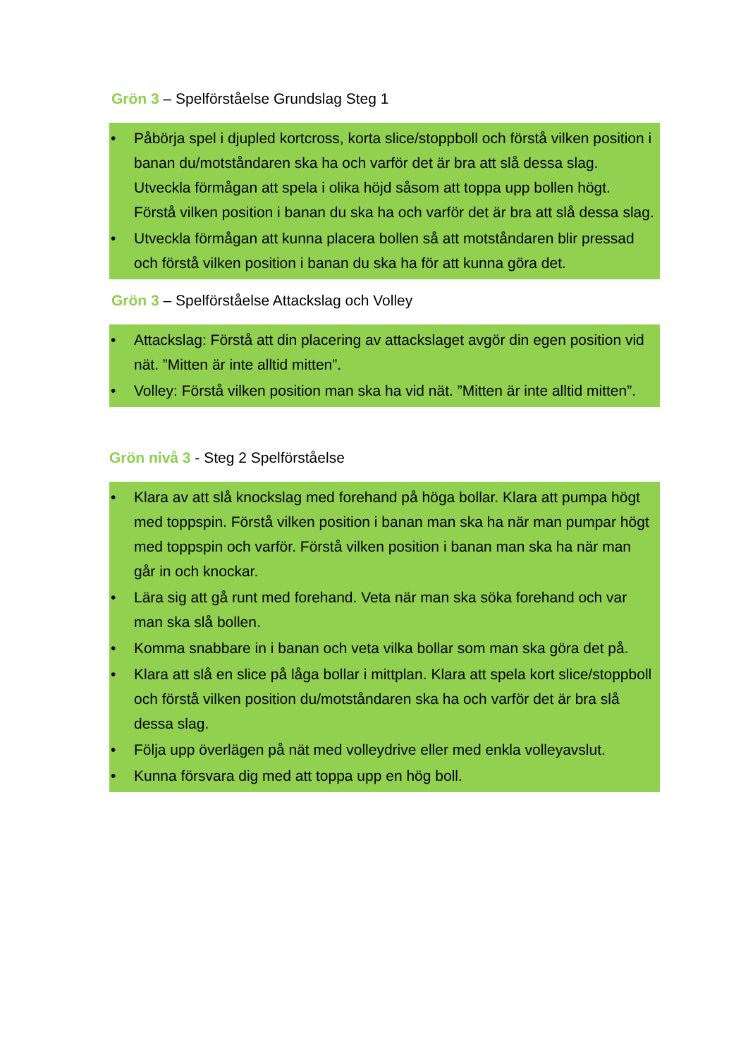Grön 3 – Spelförståelse Grundslag Steg 1
• Påbörja spel i djupled kortcross, korta slice/stoppboll och förstå vilken position i banan du/motståndaren ska ha och varför det är bra att slå dessa slag. Utveckla förmågan att spela i olika höjd såsom att toppa upp bollen högt. Förstå vilken position i banan du ska ha och varför det är bra att slå dessa slag.
• Utveckla förmågan att kunna placera bollen så att motståndaren blir pressad och förstå vilken position i banan du ska ha för att kunna göra det.
Grön 3 – Spelförståelse Attackslag och Volley
• Attackslag: Förstå att din placering av attackslaget avgör din egen position vid nät. ”Mitten är inte alltid mitten”.
• Volley: Förstå vilken position man ska ha vid nät. ”Mitten är inte alltid mitten”.
Grön nivå 3 - Steg 2 Spelförståelse
• Klara av att slå knockslag med forehand på höga bollar. Klara att pumpa högt med toppspin. Förstå vilken position i banan man ska ha när man pumpar högt med toppspin och varför. Förstå vilken position i banan man ska ha när man går in och knockar.
• Lära sig att gå runt med forehand. Veta när man ska söka forehand och var man ska slå bollen.
• Komma snabbare in i banan och veta vilka bollar som man ska göra det på.
• Klara att slå en slice på låga bollar i mittplan. Klara att spela kort slice/stoppboll och förstå vilken position du/motståndaren ska ha och varför det är bra slå dessa slag.
• Följa upp överlägen på nät med volleydrive eller med enkla volleyavslut.
• Kunna försvara dig med att toppa upp en hög boll.